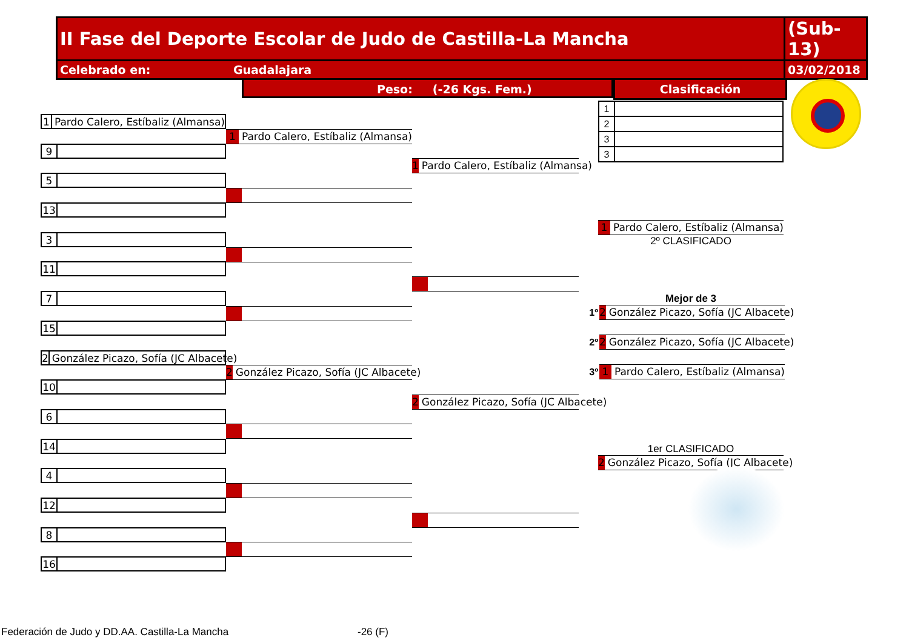| II Fase del Deporte Escolar de Judo de Castilla-La Mancha | (Sub-13) |
| Celebrado en: Guadalajara | 03/02/2018 |
Peso: (-26 Kgs. Fem.) Clasificación
1 Pardo Calero, Estíbaliz (Almansa)
9
5
13
3
11
7
15
2 González Picazo, Sofía (JC Albacete)
10
6
14
4
12
8
16
1 Pardo Calero, Estíbaliz (Almansa)
2 González Picazo, Sofía (JC Albacete)
1 Pardo Calero, Estíbaliz (Almansa)
2 González Picazo, Sofía (JC Albacete)
| 1 | |
| 2 | |
| 3 | |
| 3 | |
1 Pardo Calero, Estíbaliz (Almansa)
2º CLASIFICADO
Mejor de 3
1º
2 González Picazo, Sofía (JC Albacete)
2º
2 González Picazo, Sofía (JC Albacete)
3º
1 Pardo Calero, Estíbaliz (Almansa)
1er CLASIFICADO
2 González Picazo, Sofía (JC Albacete)
Federación de Judo y DD.AA. Castilla-La Mancha
-26 (F)